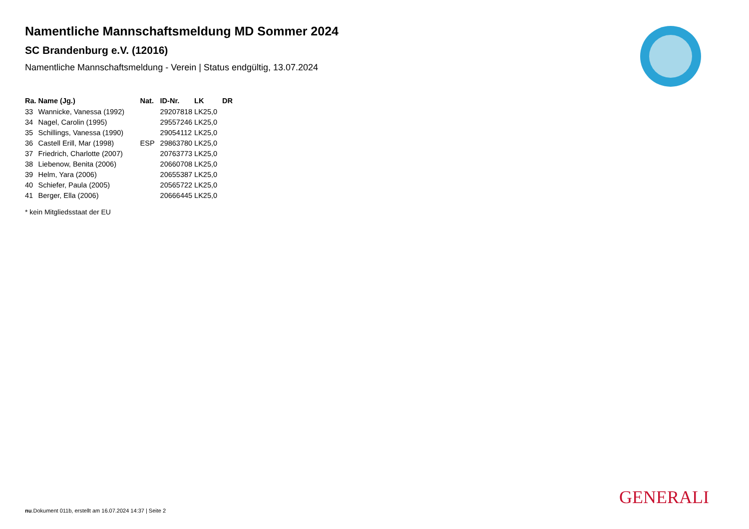Namentliche Mannschaftsmeldung MD Sommer 2024
SC Brandenburg e.V. (12016)
Namentliche Mannschaftsmeldung - Verein | Status endgültig, 13.07.2024
| Ra. | Name (Jg.) | Nat. | ID-Nr. | LK | DR |
| --- | --- | --- | --- | --- | --- |
| 33 | Wannicke, Vanessa (1992) | | 29207818 | LK25,0 | |
| 34 | Nagel, Carolin (1995) | | 29557246 | LK25,0 | |
| 35 | Schillings, Vanessa (1990) | | 29054112 | LK25,0 | |
| 36 | Castell Erill, Mar (1998) | ESP | 29863780 | LK25,0 | |
| 37 | Friedrich, Charlotte (2007) | | 20763773 | LK25,0 | |
| 38 | Liebenow, Benita (2006) | | 20660708 | LK25,0 | |
| 39 | Helm, Yara (2006) | | 20655387 | LK25,0 | |
| 40 | Schiefer, Paula (2005) | | 20565722 | LK25,0 | |
| 41 | Berger, Ella (2006) | | 20666445 | LK25,0 | |
* kein Mitgliedsstaat der EU
GENERALI
nu.Dokument 011b, erstellt am 16.07.2024 14:37 | Seite 2